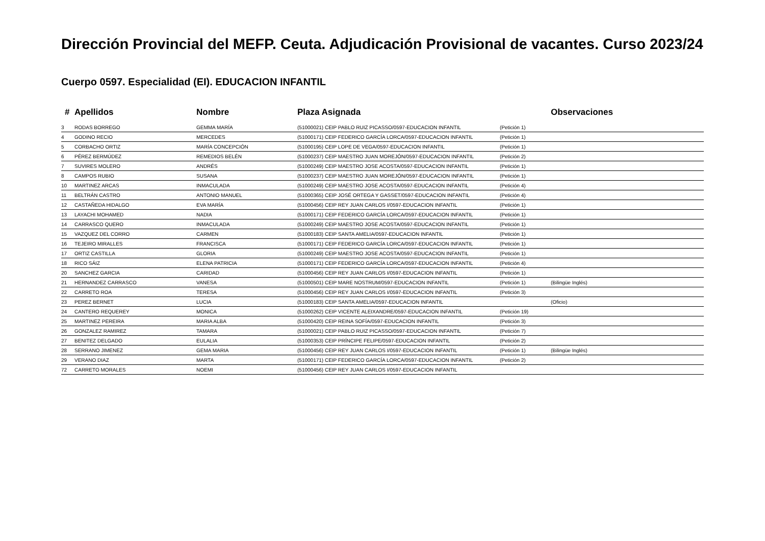Dirección Provincial del MEFP. Ceuta. Adjudicación Provisional de vacantes. Curso 2023/24
Cuerpo 0597. Especialidad (EI). EDUCACION INFANTIL
| # | Apellidos | Nombre | Plaza Asignada | | Observaciones |
| --- | --- | --- | --- | --- | --- |
| 3 | RODAS BORREGO | GEMMA MARÍA | (51000021) CEIP PABLO RUIZ PICASSO/0597-EDUCACION INFANTIL | (Petición 1) | |
| 4 | GODINO RECIO | MERCEDES | (51000171) CEIP FEDERICO GARCÍA LORCA/0597-EDUCACION INFANTIL | (Petición 1) | |
| 5 | CORBACHO ORTIZ | MARÍA CONCEPCIÓN | (51000195) CEIP LOPE DE VEGA/0597-EDUCACION INFANTIL | (Petición 1) | |
| 6 | PÉREZ BERMÚDEZ | REMEDIOS BELÉN | (51000237) CEIP MAESTRO JUAN MOREJÓN/0597-EDUCACION INFANTIL | (Petición 2) | |
| 7 | SUVIRES MOLERO | ANDRÉS | (51000249) CEIP MAESTRO JOSE ACOSTA/0597-EDUCACION INFANTIL | (Petición 1) | |
| 8 | CAMPOS RUBIO | SUSANA | (51000237) CEIP MAESTRO JUAN MOREJÓN/0597-EDUCACION INFANTIL | (Petición 1) | |
| 10 | MARTINEZ ARCAS | INMACULADA | (51000249) CEIP MAESTRO JOSE ACOSTA/0597-EDUCACION INFANTIL | (Petición 4) | |
| 11 | BELTRÁN CASTRO | ANTONIO MANUEL | (51000365) CEIP JOSÉ ORTEGA Y GASSET/0597-EDUCACION INFANTIL | (Petición 4) | |
| 12 | CASTAÑEDA HIDALGO | EVA MARÍA | (51000456) CEIP REY JUAN CARLOS I/0597-EDUCACION INFANTIL | (Petición 1) | |
| 13 | LAYACHI MOHAMED | NADIA | (51000171) CEIP FEDERICO GARCÍA LORCA/0597-EDUCACION INFANTIL | (Petición 1) | |
| 14 | CARRASCO QUERO | INMACULADA | (51000249) CEIP MAESTRO JOSE ACOSTA/0597-EDUCACION INFANTIL | (Petición 1) | |
| 15 | VAZQUEZ DEL CORRO | CARMEN | (51000183) CEIP SANTA AMELIA/0597-EDUCACION INFANTIL | (Petición 1) | |
| 16 | TEJEIRO MIRALLES | FRANCISCA | (51000171) CEIP FEDERICO GARCÍA LORCA/0597-EDUCACION INFANTIL | (Petición 1) | |
| 17 | ORTIZ CASTILLA | GLORIA | (51000249) CEIP MAESTRO JOSE ACOSTA/0597-EDUCACION INFANTIL | (Petición 1) | |
| 18 | RICO SÁIZ | ELENA PATRICIA | (51000171) CEIP FEDERICO GARCÍA LORCA/0597-EDUCACION INFANTIL | (Petición 4) | |
| 20 | SANCHEZ GARCIA | CARIDAD | (51000456) CEIP REY JUAN CARLOS I/0597-EDUCACION INFANTIL | (Petición 1) | |
| 21 | HERNANDEZ CARRASCO | VANESA | (51000501) CEIP MARE NOSTRUM/0597-EDUCACION INFANTIL | (Petición 1) | (Bilingüe Inglés) |
| 22 | CARRETO ROA | TERESA | (51000456) CEIP REY JUAN CARLOS I/0597-EDUCACION INFANTIL | (Petición 3) | |
| 23 | PEREZ BERNET | LUCIA | (51000183) CEIP SANTA AMELIA/0597-EDUCACION INFANTIL | | (Oficio) |
| 24 | CANTERO REQUEREY | MONICA | (51000262) CEIP VICENTE ALEIXANDRE/0597-EDUCACION INFANTIL | (Petición 19) | |
| 25 | MARTINEZ PEREIRA | MARIA ALBA | (51000420) CEIP REINA SOFÍA/0597-EDUCACION INFANTIL | (Petición 3) | |
| 26 | GONZALEZ RAMIREZ | TAMARA | (51000021) CEIP PABLO RUIZ PICASSO/0597-EDUCACION INFANTIL | (Petición 7) | |
| 27 | BENITEZ DELGADO | EULALIA | (51000353) CEIP PRÍNCIPE FELIPE/0597-EDUCACION INFANTIL | (Petición 2) | |
| 28 | SERRANO JIMENEZ | GEMA MARIA | (51000456) CEIP REY JUAN CARLOS I/0597-EDUCACION INFANTIL | (Petición 1) | (Bilingüe Inglés) |
| 29 | VERANO DIAZ | MARTA | (51000171) CEIP FEDERICO GARCÍA LORCA/0597-EDUCACION INFANTIL | (Petición 2) | |
| 72 | CARRETO MORALES | NOEMI | (51000456) CEIP REY JUAN CARLOS I/0597-EDUCACION INFANTIL | | |